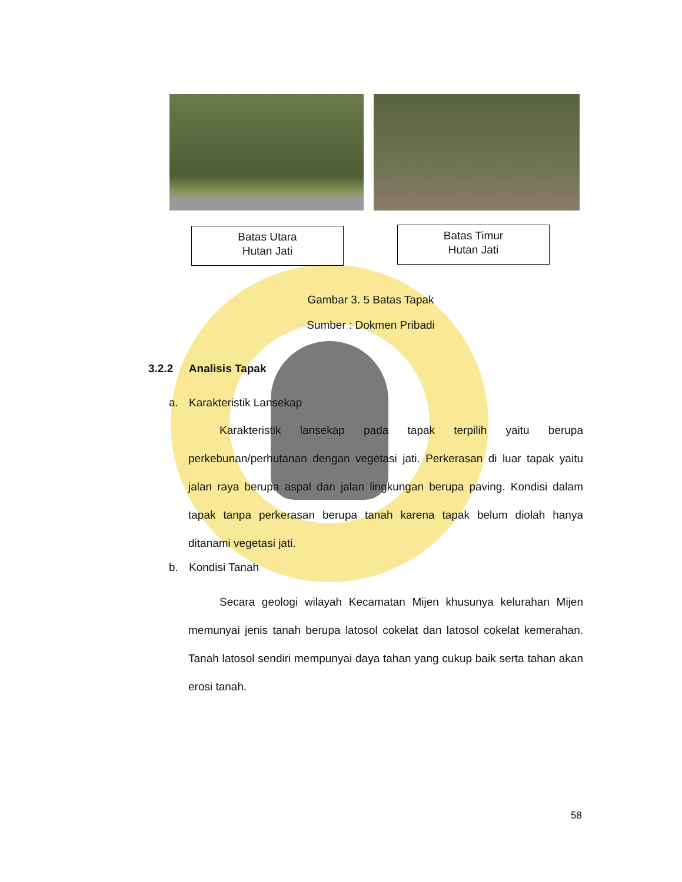Batas Utara
Hutan Jati
Batas Timur
Hutan Jati
Gambar 3. 5 Batas Tapak
Sumber : Dokmen Pribadi
3.2.2 Analisis Tapak
a. Karakteristik Lansekap
Karakteristik lansekap pada tapak terpilih yaitu berupa perkebunan/perhutanan dengan vegetasi jati. Perkerasan di luar tapak yaitu jalan raya berupa aspal dan jalan lingkungan berupa paving. Kondisi dalam tapak tanpa perkerasan berupa tanah karena tapak belum diolah hanya ditanami vegetasi jati.
b. Kondisi Tanah
Secara geologi wilayah Kecamatan Mijen khusunya kelurahan Mijen memunyai jenis tanah berupa latosol cokelat dan latosol cokelat kemerahan. Tanah latosol sendiri mempunyai daya tahan yang cukup baik serta tahan akan erosi tanah.
58